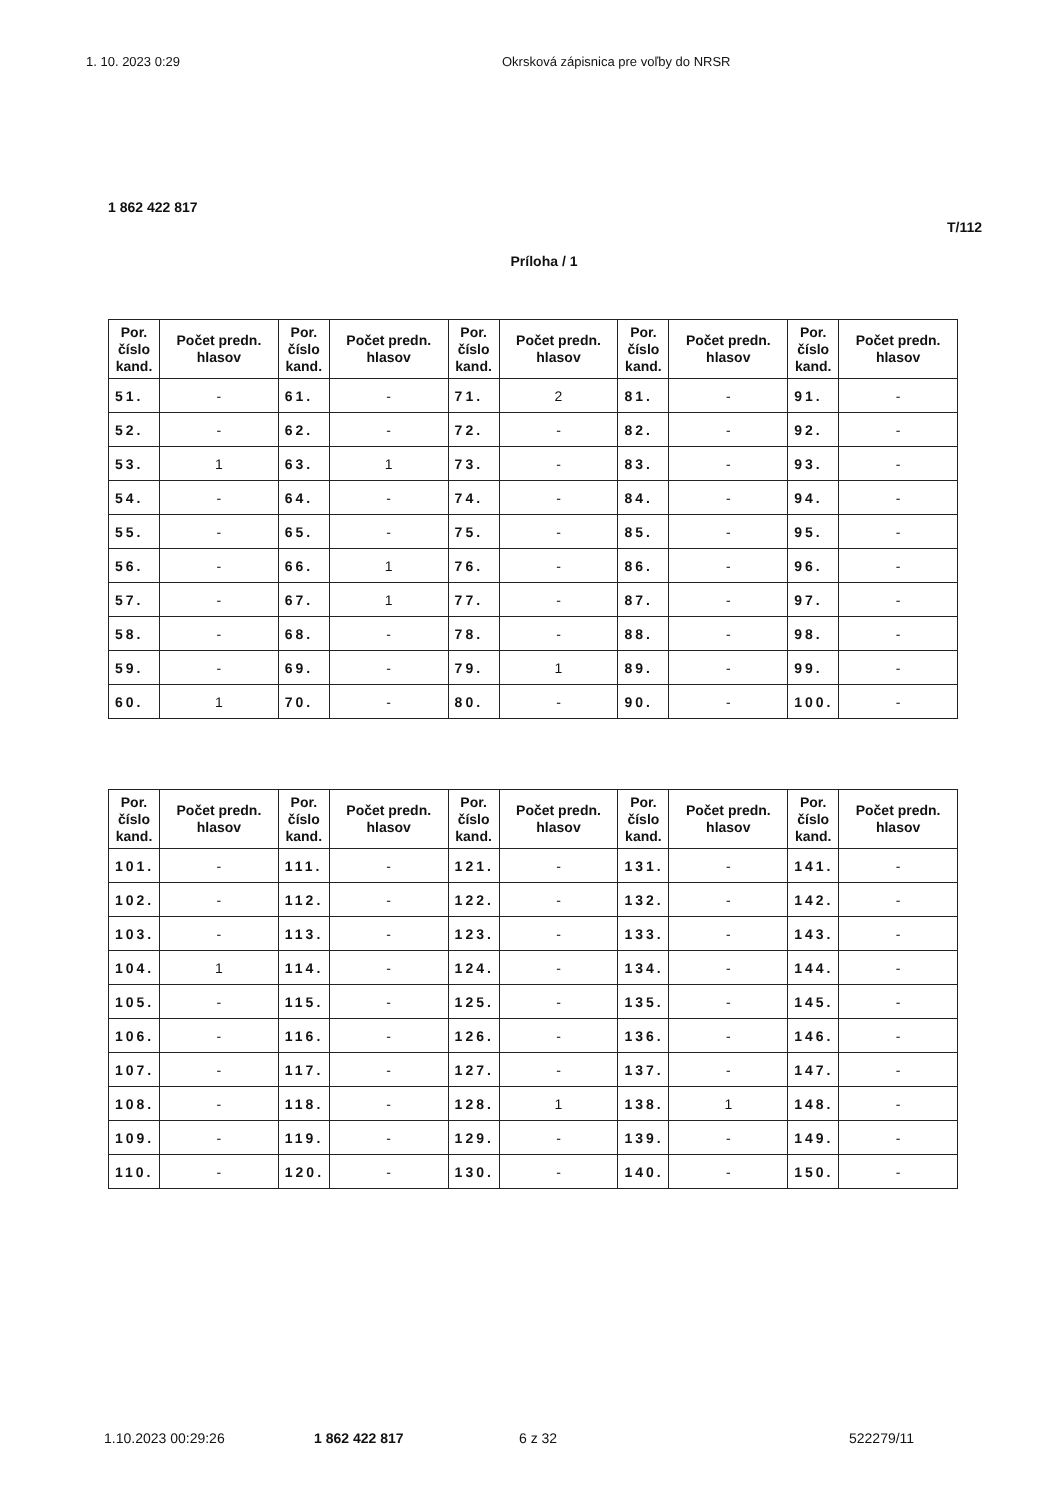1. 10. 2023 0:29 Okrsková zápisnica pre voľby do NRSR
1 862 422 817
T/112
Príloha / 1
| Por. číslo kand. | Počet predn. hlasov | Por. číslo kand. | Počet predn. hlasov | Por. číslo kand. | Počet predn. hlasov | Por. číslo kand. | Počet predn. hlasov | Por. číslo kand. | Počet predn. hlasov |
| --- | --- | --- | --- | --- | --- | --- | --- | --- | --- |
| 51. | - | 61. | - | 71. | 2 | 81. | - | 91. | - |
| 52. | - | 62. | - | 72. | - | 82. | - | 92. | - |
| 53. | 1 | 63. | 1 | 73. | - | 83. | - | 93. | - |
| 54. | - | 64. | - | 74. | - | 84. | - | 94. | - |
| 55. | - | 65. | - | 75. | - | 85. | - | 95. | - |
| 56. | - | 66. | 1 | 76. | - | 86. | - | 96. | - |
| 57. | - | 67. | 1 | 77. | - | 87. | - | 97. | - |
| 58. | - | 68. | - | 78. | - | 88. | - | 98. | - |
| 59. | - | 69. | - | 79. | 1 | 89. | - | 99. | - |
| 60. | 1 | 70. | - | 80. | - | 90. | - | 100. | - |
| Por. číslo kand. | Počet predn. hlasov | Por. číslo kand. | Počet predn. hlasov | Por. číslo kand. | Počet predn. hlasov | Por. číslo kand. | Počet predn. hlasov | Por. číslo kand. | Počet predn. hlasov |
| --- | --- | --- | --- | --- | --- | --- | --- | --- | --- |
| 101. | - | 111. | - | 121. | - | 131. | - | 141. | - |
| 102. | - | 112. | - | 122. | - | 132. | - | 142. | - |
| 103. | - | 113. | - | 123. | - | 133. | - | 143. | - |
| 104. | 1 | 114. | - | 124. | - | 134. | - | 144. | - |
| 105. | - | 115. | - | 125. | - | 135. | - | 145. | - |
| 106. | - | 116. | - | 126. | - | 136. | - | 146. | - |
| 107. | - | 117. | - | 127. | - | 137. | - | 147. | - |
| 108. | - | 118. | - | 128. | 1 | 138. | 1 | 148. | - |
| 109. | - | 119. | - | 129. | - | 139. | - | 149. | - |
| 110. | - | 120. | - | 130. | - | 140. | - | 150. | - |
1.10.2023 00:29:26 1 862 422 817 6 z 32 522279/11